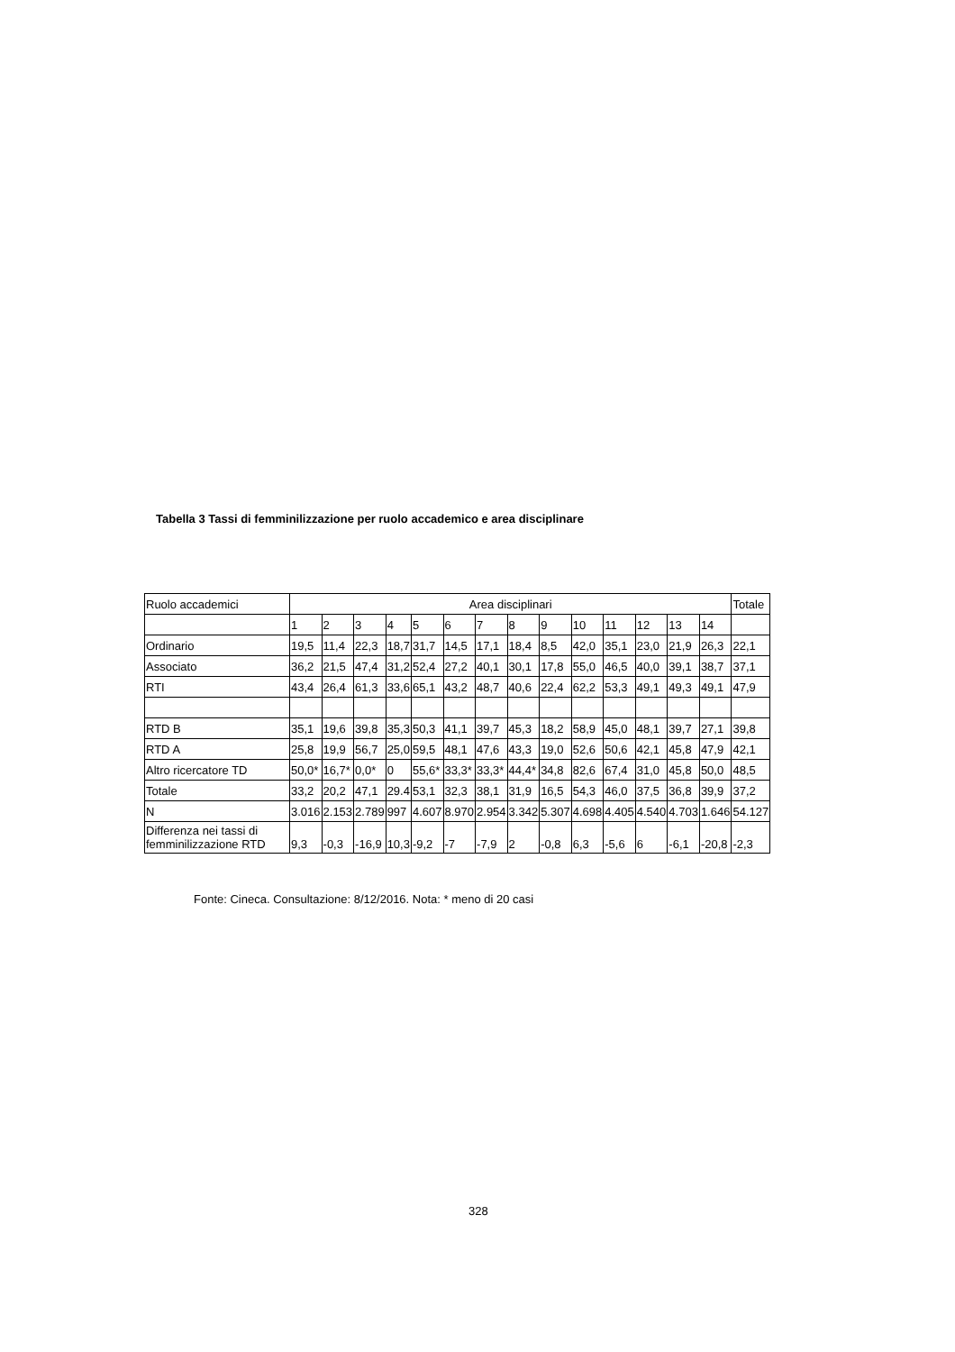Tabella 3 Tassi di femminilizzazione per ruolo accademico e area disciplinare
| Ruolo accademici | Area disciplinari | | | | | | | | | | | | | | Totale |
| --- | --- | --- | --- | --- | --- | --- | --- | --- | --- | --- | --- | --- | --- | --- | --- |
| | 1 | 2 | 3 | 4 | 5 | 6 | 7 | 8 | 9 | 10 | 11 | 12 | 13 | 14 | |
| Ordinario | 19,5 | 11,4 | 22,3 | 18,7 | 31,7 | 14,5 | 17,1 | 18,4 | 8,5 | 42,0 | 35,1 | 23,0 | 21,9 | 26,3 | 22,1 |
| Associato | 36,2 | 21,5 | 47,4 | 31,2 | 52,4 | 27,2 | 40,1 | 30,1 | 17,8 | 55,0 | 46,5 | 40,0 | 39,1 | 38,7 | 37,1 |
| RTI | 43,4 | 26,4 | 61,3 | 33,6 | 65,1 | 43,2 | 48,7 | 40,6 | 22,4 | 62,2 | 53,3 | 49,1 | 49,3 | 49,1 | 47,9 |
| RTD B | 35,1 | 19,6 | 39,8 | 35,3 | 50,3 | 41,1 | 39,7 | 45,3 | 18,2 | 58,9 | 45,0 | 48,1 | 39,7 | 27,1 | 39,8 |
| RTD A | 25,8 | 19,9 | 56,7 | 25,0 | 59,5 | 48,1 | 47,6 | 43,3 | 19,0 | 52,6 | 50,6 | 42,1 | 45,8 | 47,9 | 42,1 |
| Altro ricercatore TD | 50,0* | 16,7* | 0,0* | 0 | 55,6* | 33,3* | 33,3* | 44,4* | 34,8 | 82,6 | 67,4 | 31,0 | 45,8 | 50,0 | 48,5 |
| Totale | 33,2 | 20,2 | 47,1 | 29.4 | 53,1 | 32,3 | 38,1 | 31,9 | 16,5 | 54,3 | 46,0 | 37,5 | 36,8 | 39,9 | 37,2 |
| N | 3.016 | 2.153 | 2.789 | 997 | 4.607 | 8.970 | 2.954 | 3.342 | 5.307 | 4.698 | 4.405 | 4.540 | 4.703 | 1.646 | 54.127 |
| Differenza nei tassi di femminilizzazione RTD | 9,3 | -0,3 | -16,9 | 10,3 | -9,2 | -7 | -7,9 | 2 | -0,8 | 6,3 | -5,6 | 6 | -6,1 | -20,8 | -2,3 |
Fonte: Cineca. Consultazione: 8/12/2016. Nota: * meno di 20 casi
328